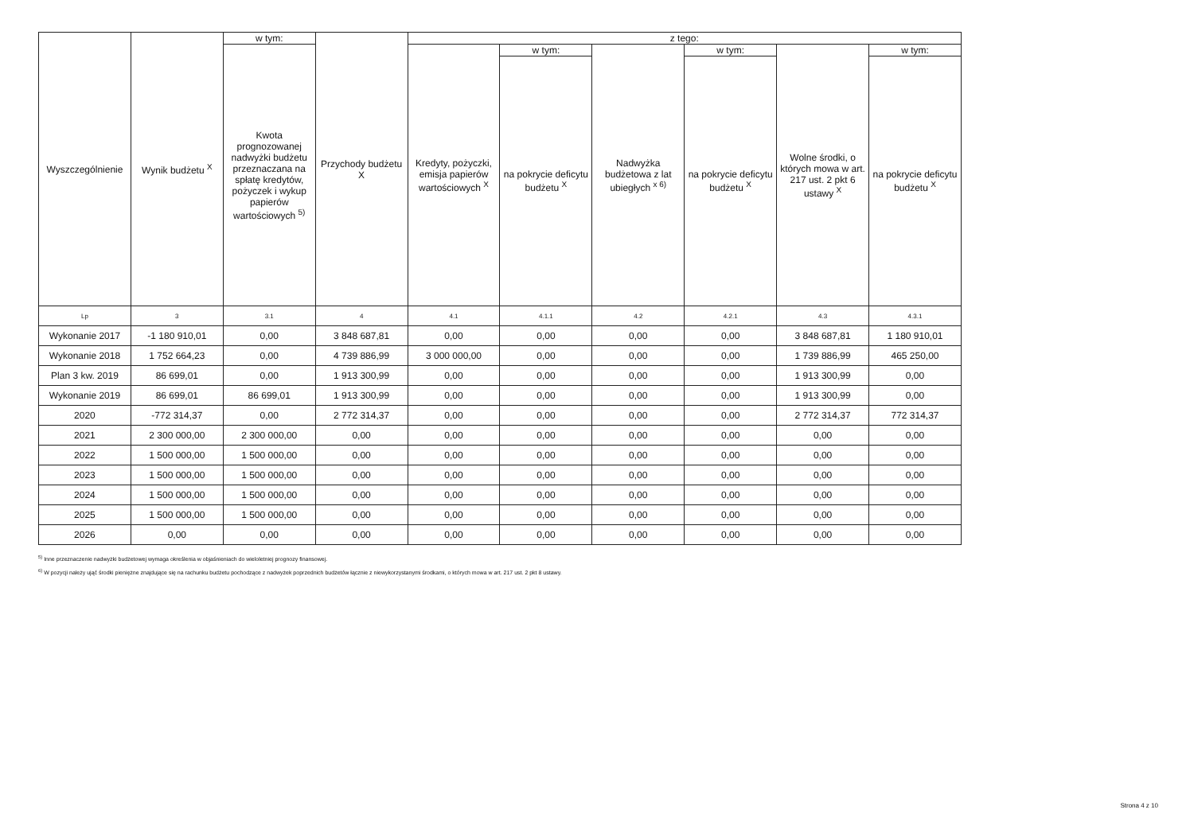| Wyszczególnienie | Wynik budżetu <sup>X</sup> | w tym: | Przychody budżetu X | z tego: | | | | | |
| --- | --- | --- | --- | --- | --- | --- | --- | --- | --- |
| | | Kwota prognozowanej nadwyżki budżetu przeznaczana na spłatę kredytów, pożyczek i wykup papierów wartościowych <sup>5)</sup> | | Kredyty, pożyczki, emisja papierów wartościowych <sup>X</sup> | w tym: | Nadwyżka budżetowa z lat ubiegłych <sup>x 6)</sup> | w tym: | Wolne środki, o których mowa w art. 217 ust. 2 pkt 6 ustawy <sup>X</sup> | w tym: |
| | | | | | na pokrycie deficytu budżetu <sup>X</sup> | | na pokrycie deficytu budżetu <sup>X</sup> | | na pokrycie deficytu budżetu <sup>X</sup> |
| Lp | 3 | 3.1 | 4 | 4.1 | 4.1.1 | 4.2 | 4.2.1 | 4.3 | 4.3.1 |
| Wykonanie 2017 | -1 180 910,01 | 0,00 | 3 848 687,81 | 0,00 | 0,00 | 0,00 | 0,00 | 3 848 687,81 | 1 180 910,01 |
| Wykonanie 2018 | 1 752 664,23 | 0,00 | 4 739 886,99 | 3 000 000,00 | 0,00 | 0,00 | 0,00 | 1 739 886,99 | 465 250,00 |
| Plan 3 kw. 2019 | 86 699,01 | 0,00 | 1 913 300,99 | 0,00 | 0,00 | 0,00 | 0,00 | 1 913 300,99 | 0,00 |
| Wykonanie 2019 | 86 699,01 | 86 699,01 | 1 913 300,99 | 0,00 | 0,00 | 0,00 | 0,00 | 1 913 300,99 | 0,00 |
| 2020 | -772 314,37 | 0,00 | 2 772 314,37 | 0,00 | 0,00 | 0,00 | 0,00 | 2 772 314,37 | 772 314,37 |
| 2021 | 2 300 000,00 | 2 300 000,00 | 0,00 | 0,00 | 0,00 | 0,00 | 0,00 | 0,00 | 0,00 |
| 2022 | 1 500 000,00 | 1 500 000,00 | 0,00 | 0,00 | 0,00 | 0,00 | 0,00 | 0,00 | 0,00 |
| 2023 | 1 500 000,00 | 1 500 000,00 | 0,00 | 0,00 | 0,00 | 0,00 | 0,00 | 0,00 | 0,00 |
| 2024 | 1 500 000,00 | 1 500 000,00 | 0,00 | 0,00 | 0,00 | 0,00 | 0,00 | 0,00 | 0,00 |
| 2025 | 1 500 000,00 | 1 500 000,00 | 0,00 | 0,00 | 0,00 | 0,00 | 0,00 | 0,00 | 0,00 |
| 2026 | 0,00 | 0,00 | 0,00 | 0,00 | 0,00 | 0,00 | 0,00 | 0,00 | 0,00 |
<sup>5)</sup> Inne przeznaczenie nadwyżki budżetowej wymaga określenia w objaśnieniach do wieloletniej prognozy finansowej.
<sup>6)</sup> W pozycji należy ująć środki pieniężne znajdujące się na rachunku budżetu pochodzące z nadwyżek poprzednich budżetów łącznie z niewykorzystanymi środkami, o których mowa w art. 217 ust. 2 pkt 8 ustawy.
Strona 4 z 10